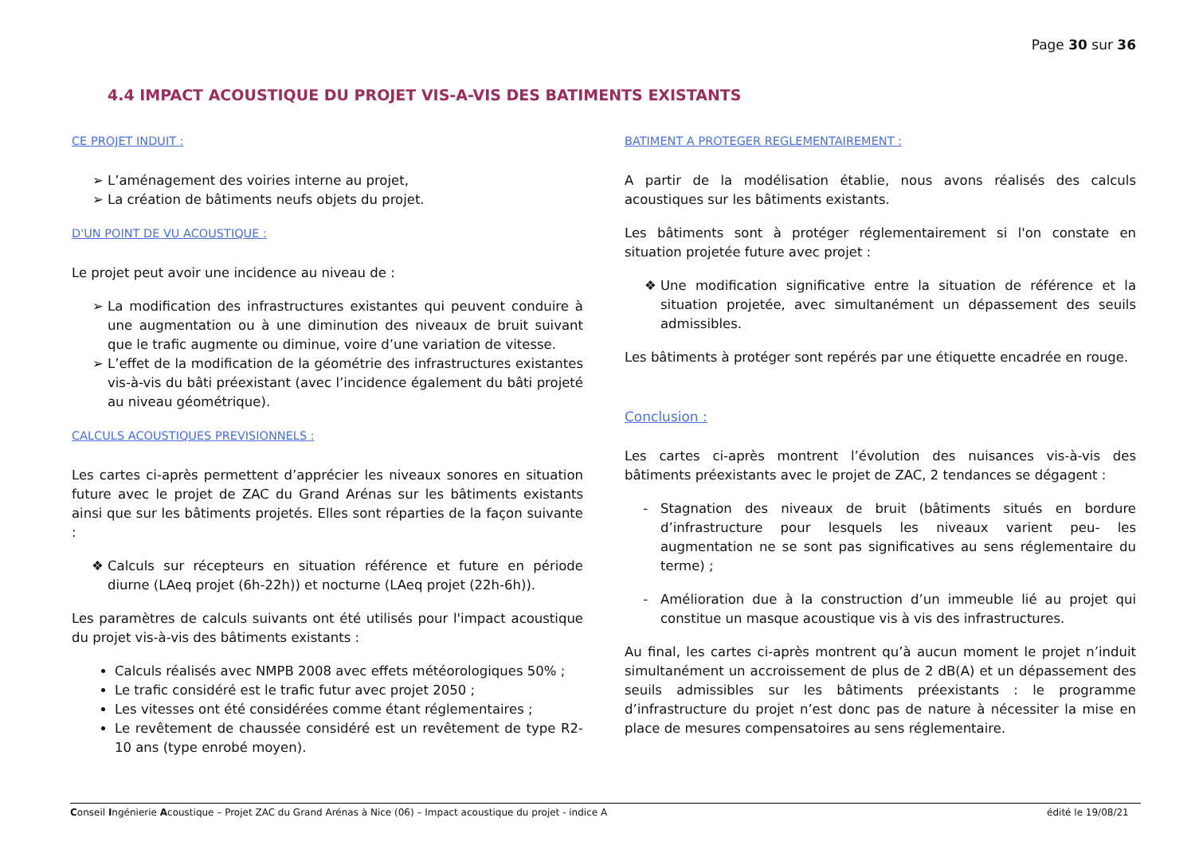Page 30 sur 36
4.4 IMPACT ACOUSTIQUE DU PROJET VIS-A-VIS DES BATIMENTS EXISTANTS
CE PROJET INDUIT :
L’aménagement des voiries interne au projet,
La création de bâtiments neufs objets du projet.
D'UN POINT DE VU ACOUSTIQUE :
Le projet peut avoir une incidence au niveau de :
La modification des infrastructures existantes qui peuvent conduire à une augmentation ou à une diminution des niveaux de bruit suivant que le trafic augmente ou diminue, voire d’une variation de vitesse.
L’effet de la modification de la géométrie des infrastructures existantes vis-à-vis du bâti préexistant (avec l’incidence également du bâti projeté au niveau géométrique).
CALCULS ACOUSTIQUES PREVISIONNELS :
Les cartes ci-après permettent d’apprécier les niveaux sonores en situation future avec le projet de ZAC du Grand Arénas sur les bâtiments existants ainsi que sur les bâtiments projetés. Elles sont réparties de la façon suivante :
Calculs sur récepteurs en situation référence et future en période diurne (LAeq projet (6h-22h)) et nocturne (LAeq projet (22h-6h)).
Les paramètres de calculs suivants ont été utilisés pour l'impact acoustique du projet vis-à-vis des bâtiments existants :
Calculs réalisés avec NMPB 2008 avec effets météorologiques 50% ;
Le trafic considéré est le trafic futur avec projet 2050 ;
Les vitesses ont été considérées comme étant réglementaires ;
Le revêtement de chaussée considéré est un revêtement de type R2-10 ans (type enrobé moyen).
BATIMENT A PROTEGER REGLEMENTAIREMENT :
A partir de la modélisation établie, nous avons réalisés des calculs acoustiques sur les bâtiments existants.
Les bâtiments sont à protéger réglementairement si l'on constate en situation projetée future avec projet :
Une modification significative entre la situation de référence et la situation projetée, avec simultanément un dépassement des seuils admissibles.
Les bâtiments à protéger sont repérés par une étiquette encadrée en rouge.
Conclusion :
Les cartes ci-après montrent l’évolution des nuisances vis-à-vis des bâtiments préexistants avec le projet de ZAC, 2 tendances se dégagent :
Stagnation des niveaux de bruit (bâtiments situés en bordure d’infrastructure pour lesquels les niveaux varient peu- les augmentation ne se sont pas significatives au sens réglementaire du terme) ;
Amélioration due à la construction d’un immeuble lié au projet qui constitue un masque acoustique vis à vis des infrastructures.
Au final, les cartes ci-après montrent qu’à aucun moment le projet n’induit simultanément un accroissement de plus de 2 dB(A) et un dépassement des seuils admissibles sur les bâtiments préexistants : le programme d’infrastructure du projet n’est donc pas de nature à nécessiter la mise en place de mesures compensatoires au sens réglementaire.
Conseil Ingénierie Acoustique – Projet ZAC du Grand Arénas à Nice (06) – Impact acoustique du projet - indice A édité le 19/08/21